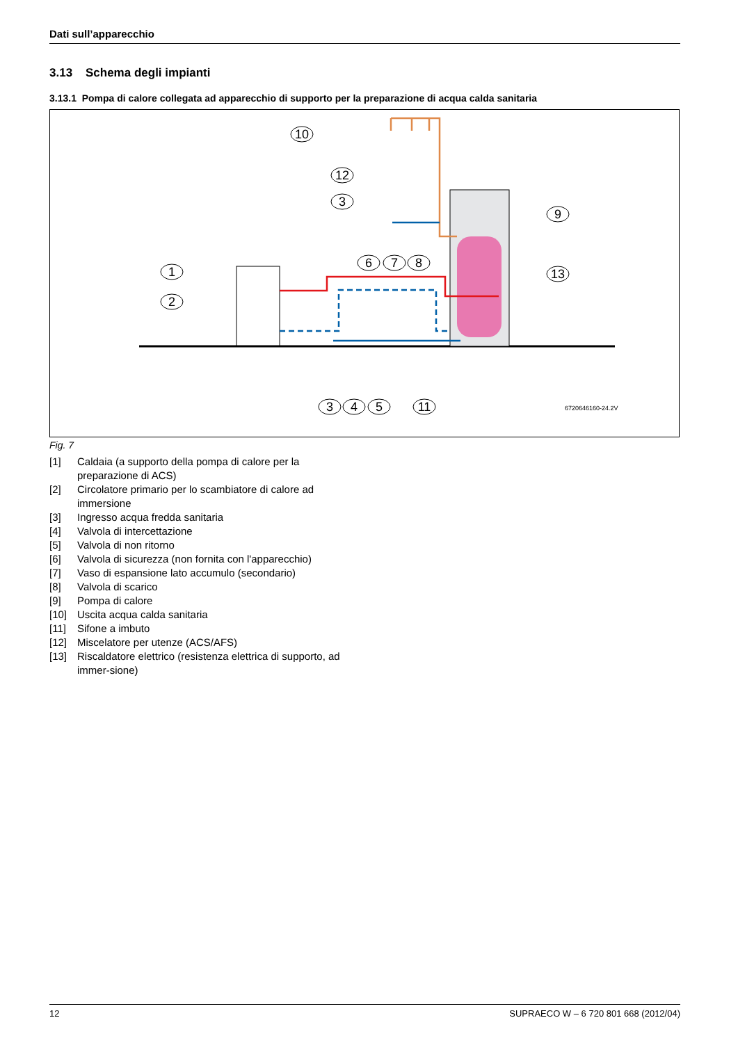Dati sull’apparecchio
3.13 Schema degli impianti
3.13.1 Pompa di calore collegata ad apparecchio di supporto per la preparazione di acqua calda sanitaria
1
2
10
12
3
6
7
8
9
13
3
4
5
11
6720646160-24.2V
Fig. 7
[1] Caldaia (a supporto della pompa di calore per la preparazione di ACS)
[2] Circolatore primario per lo scambiatore di calore ad immersione
[3] Ingresso acqua fredda sanitaria
[4] Valvola di intercettazione
[5] Valvola di non ritorno
[6] Valvola di sicurezza (non fornita con l'apparecchio)
[7] Vaso di espansione lato accumulo (secondario)
[8] Valvola di scarico
[9] Pompa di calore
[10] Uscita acqua calda sanitaria
[11] Sifone a imbuto
[12] Miscelatore per utenze (ACS/AFS)
[13] Riscaldatore elettrico (resistenza elettrica di supporto, ad immer-sione)
12 SUPRAECO W – 6 720 801 668 (2012/04)